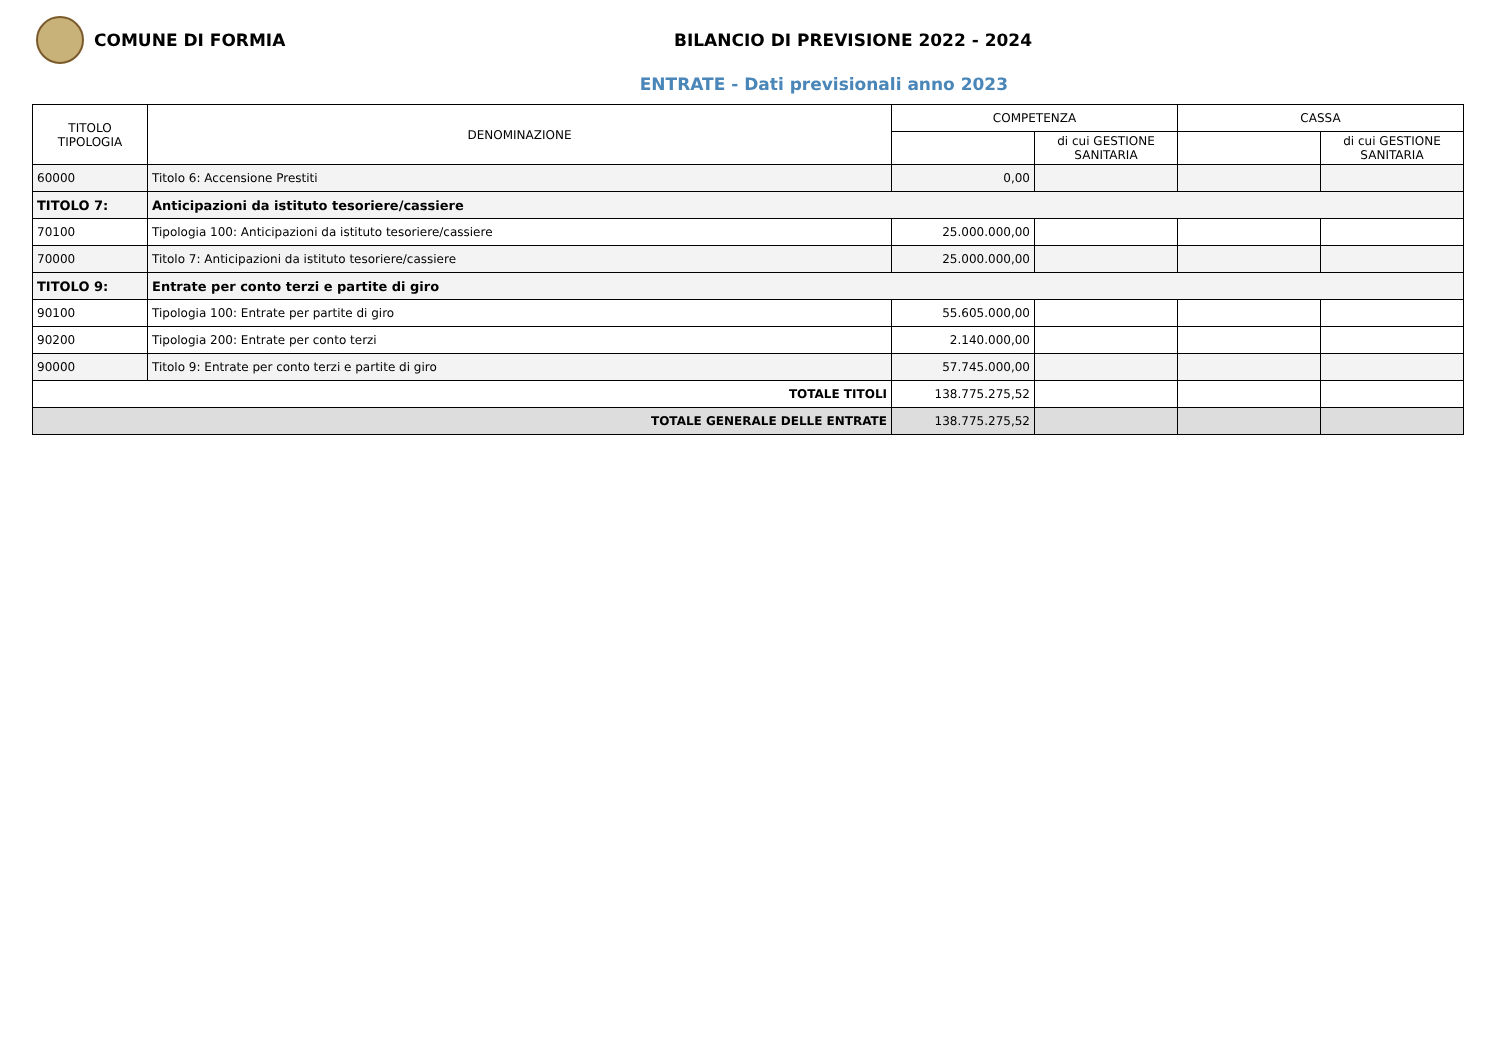COMUNE DI FORMIA
BILANCIO DI PREVISIONE 2022 - 2024
ENTRATE - Dati previsionali anno 2023
| TITOLO TIPOLOGIA | DENOMINAZIONE | COMPETENZA | | CASSA | |
| --- | --- | --- | --- | --- | --- |
| | | | di cui GESTIONE SANITARIA | | di cui GESTIONE SANITARIA |
| 60000 | Titolo 6: Accensione Prestiti | 0,00 | | | |
| TITOLO 7: | Anticipazioni da istituto tesoriere/cassiere | | | | |
| 70100 | Tipologia 100: Anticipazioni da istituto tesoriere/cassiere | 25.000.000,00 | | | |
| 70000 | Titolo 7: Anticipazioni da istituto tesoriere/cassiere | 25.000.000,00 | | | |
| TITOLO 9: | Entrate per conto terzi e partite di giro | | | | |
| 90100 | Tipologia 100: Entrate per partite di giro | 55.605.000,00 | | | |
| 90200 | Tipologia 200: Entrate per conto terzi | 2.140.000,00 | | | |
| 90000 | Titolo 9: Entrate per conto terzi e partite di giro | 57.745.000,00 | | | |
| TOTALE TITOLI | | 138.775.275,52 | | | |
| TOTALE GENERALE DELLE ENTRATE | | 138.775.275,52 | | | |